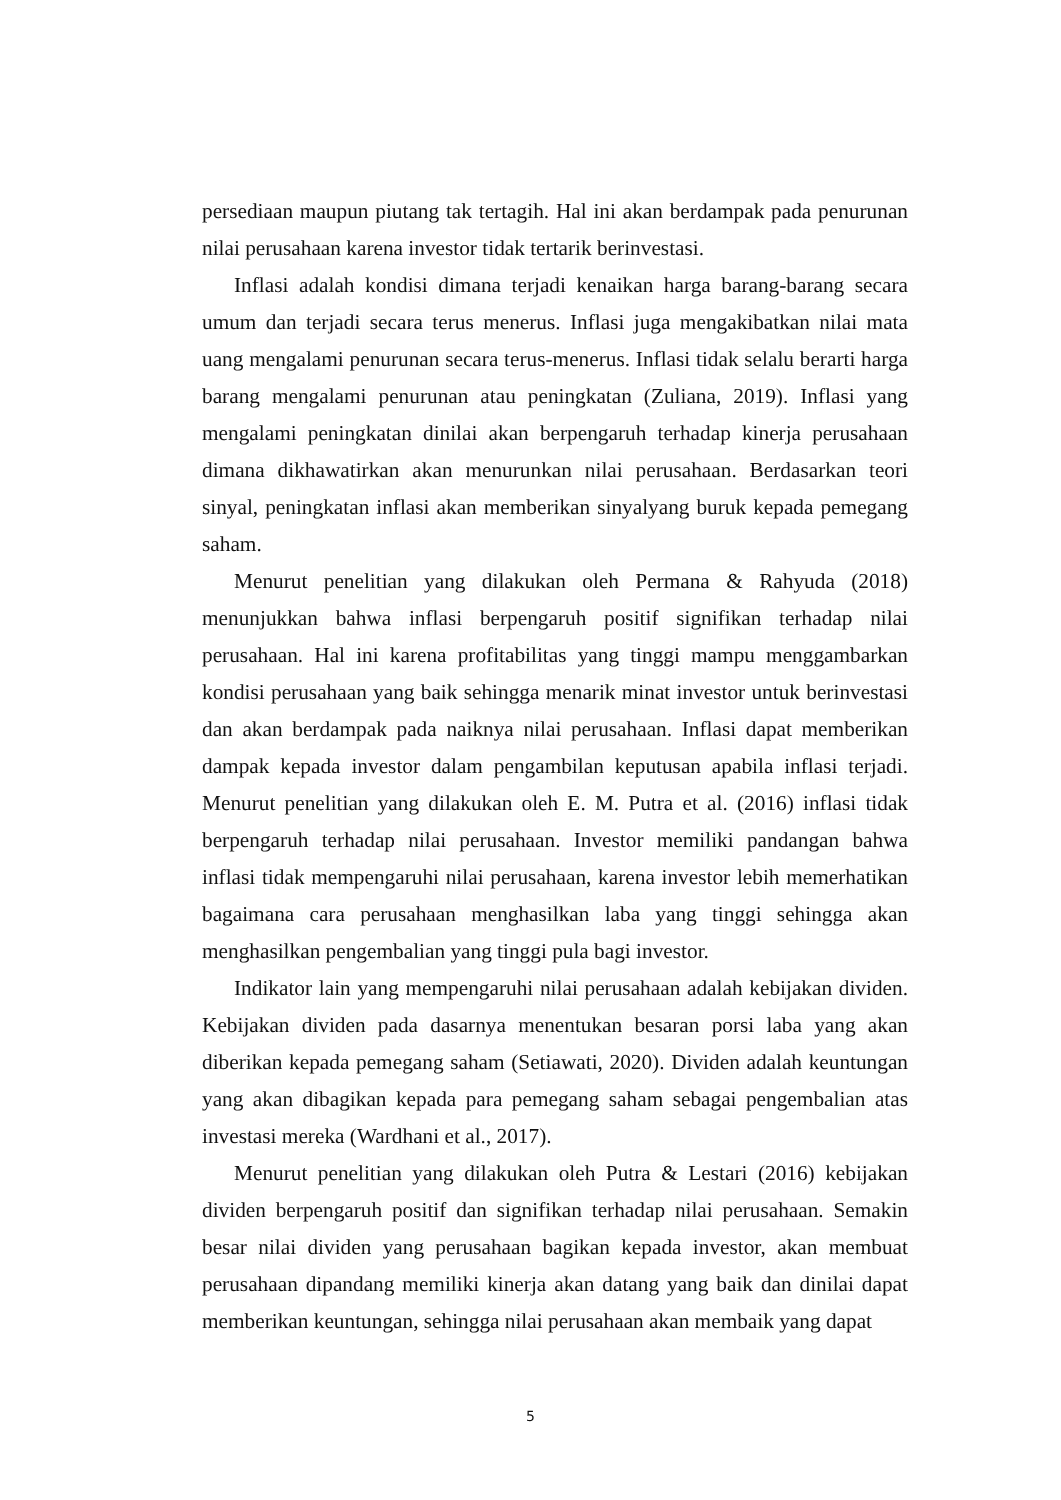persediaan maupun piutang tak tertagih. Hal ini akan berdampak pada penurunan nilai perusahaan karena investor tidak tertarik berinvestasi.
Inflasi adalah kondisi dimana terjadi kenaikan harga barang-barang secara umum dan terjadi secara terus menerus. Inflasi juga mengakibatkan nilai mata uang mengalami penurunan secara terus-menerus. Inflasi tidak selalu berarti harga barang mengalami penurunan atau peningkatan (Zuliana, 2019). Inflasi yang mengalami peningkatan dinilai akan berpengaruh terhadap kinerja perusahaan dimana dikhawatirkan akan menurunkan nilai perusahaan. Berdasarkan teori sinyal, peningkatan inflasi akan memberikan sinyalyang buruk kepada pemegang saham.
Menurut penelitian yang dilakukan oleh Permana & Rahyuda (2018) menunjukkan bahwa inflasi berpengaruh positif signifikan terhadap nilai perusahaan. Hal ini karena profitabilitas yang tinggi mampu menggambarkan kondisi perusahaan yang baik sehingga menarik minat investor untuk berinvestasi dan akan berdampak pada naiknya nilai perusahaan. Inflasi dapat memberikan dampak kepada investor dalam pengambilan keputusan apabila inflasi terjadi. Menurut penelitian yang dilakukan oleh E. M. Putra et al. (2016) inflasi tidak berpengaruh terhadap nilai perusahaan. Investor memiliki pandangan bahwa inflasi tidak mempengaruhi nilai perusahaan, karena investor lebih memerhatikan bagaimana cara perusahaan menghasilkan laba yang tinggi sehingga akan menghasilkan pengembalian yang tinggi pula bagi investor.
Indikator lain yang mempengaruhi nilai perusahaan adalah kebijakan dividen. Kebijakan dividen pada dasarnya menentukan besaran porsi laba yang akan diberikan kepada pemegang saham (Setiawati, 2020). Dividen adalah keuntungan yang akan dibagikan kepada para pemegang saham sebagai pengembalian atas investasi mereka (Wardhani et al., 2017).
Menurut penelitian yang dilakukan oleh Putra & Lestari (2016) kebijakan dividen berpengaruh positif dan signifikan terhadap nilai perusahaan. Semakin besar nilai dividen yang perusahaan bagikan kepada investor, akan membuat perusahaan dipandang memiliki kinerja akan datang yang baik dan dinilai dapat memberikan keuntungan, sehingga nilai perusahaan akan membaik yang dapat
5